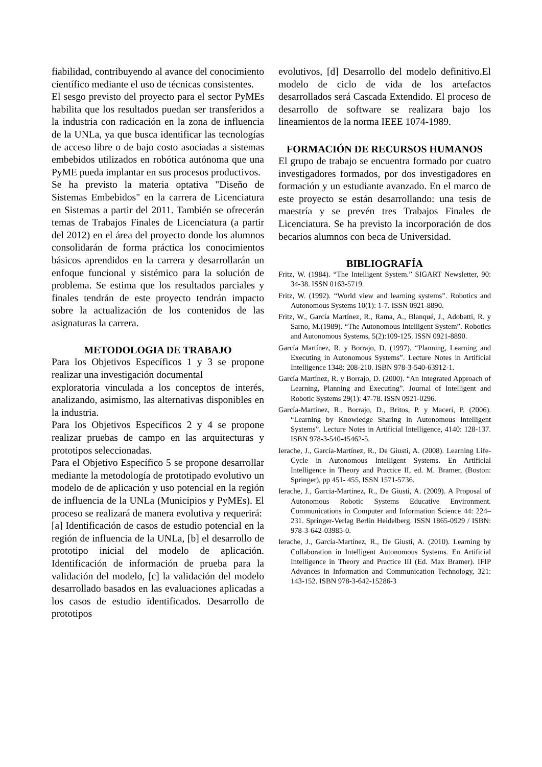fiabilidad, contribuyendo al avance del conocimiento científico mediante el uso de técnicas consistentes.
El sesgo previsto del proyecto para el sector PyMEs habilita que los resultados puedan ser transferidos a la industria con radicación en la zona de influencia de la UNLa, ya que busca identificar las tecnologías de acceso libre o de bajo costo asociadas a sistemas embebidos utilizados en robótica autónoma que una PyME pueda implantar en sus procesos productivos.
Se ha previsto la materia optativa "Diseño de Sistemas Embebidos" en la carrera de Licenciatura en Sistemas a partir del 2011. También se ofrecerán temas de Trabajos Finales de Licenciatura (a partir del 2012) en el área del proyecto donde los alumnos consolidarán de forma práctica los conocimientos básicos aprendidos en la carrera y desarrollarán un enfoque funcional y sistémico para la solución de problema. Se estima que los resultados parciales y finales tendrán de este proyecto tendrán impacto sobre la actualización de los contenidos de las asignaturas la carrera.
METODOLOGIA DE TRABAJO
Para los Objetivos Específicos 1 y 3 se propone realizar una investigación documental
exploratoria vinculada a los conceptos de interés, analizando, asimismo, las alternativas disponibles en la industria.
Para los Objetivos Específicos 2 y 4 se propone realizar pruebas de campo en las arquitecturas y prototipos seleccionadas.
Para el Objetivo Específico 5 se propone desarrollar mediante la metodología de prototipado evolutivo un modelo de de aplicación y uso potencial en la región de influencia de la UNLa (Municipios y PyMEs). El proceso se realizará de manera evolutiva y requerirá:
[a] Identificación de casos de estudio potencial en la región de influencia de la UNLa, [b] el desarrollo de prototipo inicial del modelo de aplicación. Identificación de información de prueba para la validación del modelo, [c] la validación del modelo desarrollado basados en las evaluaciones aplicadas a los casos de estudio identificados. Desarrollo de prototipos
evolutivos, [d] Desarrollo del modelo definitivo.El modelo de ciclo de vida de los artefactos desarrollados será Cascada Extendido. El proceso de desarrollo de software se realizara bajo los lineamientos de la norma IEEE 1074-1989.
FORMACIÓN DE RECURSOS HUMANOS
El grupo de trabajo se encuentra formado por cuatro investigadores formados, por dos investigadores en formación y un estudiante avanzado. En el marco de este proyecto se están desarrollando: una tesis de maestría y se prevén tres Trabajos Finales de Licenciatura. Se ha previsto la incorporación de dos becarios alumnos con beca de Universidad.
BIBLIOGRAFÍA
Fritz, W. (1984). “The Intelligent System.” SIGART Newsletter, 90: 34-38. ISSN 0163-5719.
Fritz, W. (1992). “World view and learning systems”. Robotics and Autonomous Systems 10(1): 1-7. ISSN 0921-8890.
Fritz, W., García Martínez, R., Rama, A., Blanqué, J., Adobatti, R. y Sarno, M.(1989). “The Autonomous Intelligent System”. Robotics and Autonomous Systems, 5(2):109-125. ISSN 0921-8890.
García Martínez, R. y Borrajo, D. (1997). “Planning, Learning and Executing in Autonomous Systems”. Lecture Notes in Artificial Intelligence 1348: 208-210. ISBN 978-3-540-63912-1.
García Martínez, R. y Borrajo, D. (2000). “An Integrated Approach of Learning, Planning and Executing”. Journal of Intelligent and Robotic Systems 29(1): 47-78. ISSN 0921-0296.
García-Martínez, R., Borrajo, D., Britos, P. y Maceri, P. (2006). “Learning by Knowledge Sharing in Autonomous Intelligent Systems”. Lecture Notes in Artificial Intelligence, 4140: 128-137. ISBN 978-3-540-45462-5.
Ierache, J., García-Martínez, R., De Giusti, A. (2008). Learning Life-Cycle in Autonomous Intelligent Systems. En Artificial Intelligence in Theory and Practice II, ed. M. Bramer, (Boston: Springer), pp 451- 455, ISSN 1571-5736.
Ierache, J., Garcia-Martinez, R., De Giusti, A. (2009). A Proposal of Autonomous Robotic Systems Educative Environment. Communications in Computer and Information Science 44: 224–231. Springer-Verlag Berlin Heidelberg. ISSN 1865-0929 / ISBN: 978-3-642-03985-0.
Ierache, J., García-Martínez, R., De Giusti, A. (2010). Learning by Collaboration in Intelligent Autonomous Systems. En Artificial Intelligence in Theory and Practice III (Ed. Max Bramer). IFIP Advances in Information and Communication Technology, 321: 143-152. ISBN 978-3-642-15286-3